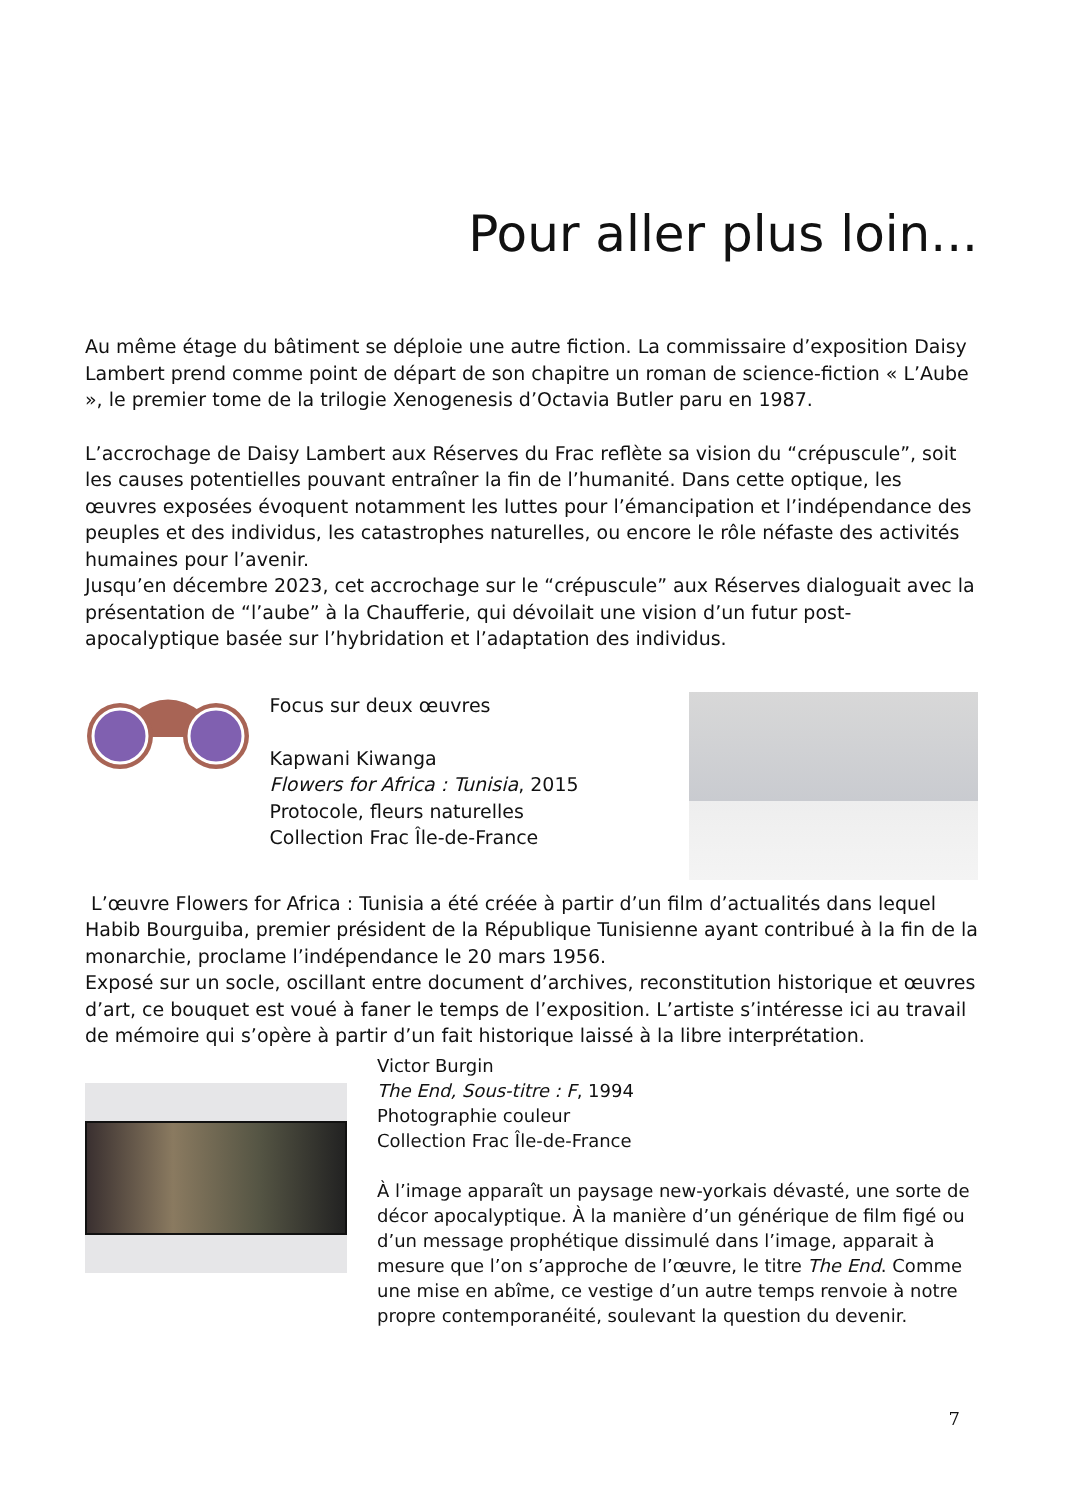Pour aller plus loin...
Au même étage du bâtiment se déploie une autre fiction. La commissaire d’exposition Daisy Lambert prend comme point de départ de son chapitre un roman de science-fiction « L’Aube », le premier tome de la trilogie Xenogenesis d’Octavia Butler paru en 1987.
L’accrochage de Daisy Lambert aux Réserves du Frac reflète sa vision du “crépuscule”, soit les causes potentielles pouvant entraîner la fin de l’humanité. Dans cette optique, les œuvres exposées évoquent notamment les luttes pour l’émancipation et l’indépendance des peuples et des individus, les catastrophes naturelles, ou encore le rôle néfaste des activités humaines pour l’avenir.
Jusqu’en décembre 2023, cet accrochage sur le “crépuscule” aux Réserves dialoguait avec la présentation de “l’aube” à la Chaufferie, qui dévoilait une vision d’un futur post-apocalyptique basée sur l’hybridation et l’adaptation des individus.
Focus sur deux œuvres
Kapwani Kiwanga
Flowers for Africa : Tunisia, 2015
Protocole, fleurs naturelles
Collection Frac Île-de-France
L’œuvre Flowers for Africa : Tunisia a été créée à partir d’un film d’actualités dans lequel Habib Bourguiba, premier président de la République Tunisienne ayant contribué à la fin de la monarchie, proclame l’indépendance le 20 mars 1956.
Exposé sur un socle, oscillant entre document d’archives, reconstitution historique et œuvres d’art, ce bouquet est voué à faner le temps de l’exposition. L’artiste s’intéresse ici au travail de mémoire qui s’opère à partir d’un fait historique laissé à la libre interprétation.
Victor Burgin
The End, Sous-titre : F, 1994
Photographie couleur
Collection Frac Île-de-France
À l’image apparaît un paysage new-yorkais dévasté, une sorte de décor apocalyptique. À la manière d’un générique de film figé ou d’un message prophétique dissimulé dans l’image, apparait à mesure que l’on s’approche de l’œuvre, le titre The End. Comme une mise en abîme, ce vestige d’un autre temps renvoie à notre propre contemporanéité, soulevant la question du devenir.
7